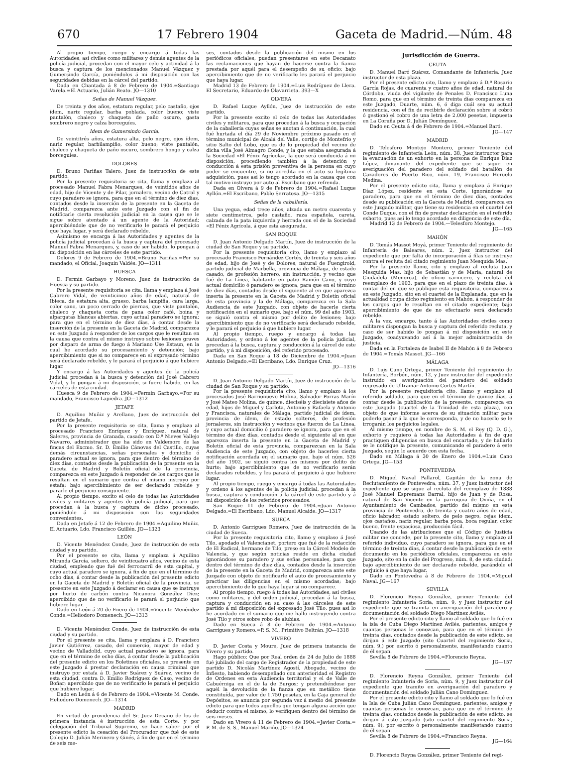670 17 Febrero 1904 Gaceta de Madrid.—Núm. 48
Al propio tiempo, ruego y encargo á todas las Autoridades, así civiles como militares y demás agentes de la policía judicial, procedan con el mayor celo y actividad á la busca y captura de los mencionados Manuel Vázquez y Gumersindo García, poniéndolos á mi disposición con las seguridades debidas en la cárcel del partido.
Dada en Chantada á 8 de Febrero de 1904.=Santiago Varela.=El Actuario, Julián Beato. JO—1310
Señas de Manuel Vázquez.
De treinta y dos años, estatura regular, pelo castaño, ojos ídem, nariz regular, barba poblada, color bueno; viste pantalón, chaleco y chaqueta de paño oscuro, gasta sombrero negro y calza borceguíes.
Idem de Gumersindo García.
De veintitrés años, estatura alta, pelo negro, ojos ídem, nariz regular, barbilampiño, color bueno; viste pantalón, chaleco y chaqueta de paño oscuro, sombrero hongo y calza borceguíes.
DOLORES
D. Bruno Fariñas Talero, Juez de instrucción de este partido.
Por la presente requisitoria se cita, llama y emplaza al procesado Manuel Fabra Menarques, de veintidós años de edad, hijo de Vicente y de Pilar, jornalero, vecino de Catral y cuyo paradero se ignora, para que en el término de diez días, contados desde la inserción de la presente en la Gaceta de Madrid, comparezca ante este Juzgado con el fin de notificarle cierta resolución judicial en la causa que se le sigue sobre atentado á un agente de la Autoridad; apercibiéndole que de no verificarlo le parará el perjuicio que haya lugar, y será declarado rebelde.
Asimismo se encarga á las Autoridades y agentes de la policía judicial procedan á la busca y captura del procesado Manuel Fabra Menarques, y, caso de ser habido, lo pongan á mi disposición en las cárceles de este partido.
Dolores 9 de Febrero de 1904.=Bruno Fariñas.=Por su mandado, el Oficial, Joaquín Valdés. JO—1311
HUESCA
D. Fermín Garbayo y Moreno, Juez de instrucción de Huesca y su partido.
Por la presente requisitoria se cita, llama y emplaza á José Cabrero Vidal, de veinticinco años de edad, natural de Ibieca, de estatura alta, grueso, barba lampiña, cara larga, color sano, un poco cerrado de piernas, que viste pantalón, chaleco y chaqueta corta de pana color café, boina y alpargatas blancas abiertas, cuyo actual paradero se ignora; para que en el término de diez días, á contar desde la inserción de la presente en la Gaceta de Madrid, comparezca en este Juzgado á responder de los cargos que le resultan en la causa que contra el mismo instruyo sobre lesiones graves por disparo de arma de fuego á Mariano Use Estaun, en la cual he acordado su procesamiento y detención; bajo apercibimiento que si no comparece en el expresado término será declarado rebelde, y le parará el perjuicio á que hubiere lugar.
Y encargo á las Autoridades y agentes de la policía judicial procedan á la busca y detención del José Cabrero Vidal, y lo pongan á mi disposición, si fuere habido, en las cárceles de esta ciudad.
Huesca 9 de Febrero de 1904.=Fermín Garbayo.=Por su mandado, Francisco Lapiedra. JO—1312
JETAFE
D. Aquilino Muñiz y Arellano, Juez de instrucción del partido de Jetafe.
Por la presente requisitoria se cita, llama y emplaza al procesado Francisco Enríquez y Enríquez, natural de Saleres, provincia de Granada, casado con D.ª Nieves Vallejo Navarro, administrador que ha sido en Valdemoro de las fincas del Excmo. Sr. D. Emilio Cánovas del Castillo, cuyas demás circunstancias, señas personales y domicilio ó paradero actual se ignora, para que dentro del término de diez días, contados desde la publicación de la presente en la Gaceta de Madrid y Boletín oficial de la provincia, comparezca en este Juzgado á responder de los cargos que le resultan en el sumario que contra el mismo instruyo por estafa; bajo apercibimiento de ser declarado rebelde y pararle el perjuicio consiguiente.
Al propio tiempo, excito el celo de todas las Autoridades civiles y militares y agentes de policía judicial, para que procedan á la busca y captura de dicho procesado, poniéndole á mi disposición con las seguridades convenientes.
Dada en Jetafe á 12 de Febrero de 1904.=Aquilino Muñiz. El Actuario, Ldo. Francisco Guillén. JO—1323
LEÓN
D. Vicente Menéndez Conde, Juez de instrucción de esta ciudad y su partido.
Por el presente se cita, llama y emplaza á Aquilino Miranda García, soltero, de veinticuatro años, vecino de esta ciudad, empleado que fué del ferrocarril de esta capital, y cuyo actual paradero se ignora, á fin de que en el término de ocho días, á contar desde la publicación del presente edicto en la Gaceta de Madrid y Boletín oficial de la provincia, se presente en este Juzgado á declarar en causa que se instruye por hurto de carbón contra Nicanora González Díez; apercibido que de no verificarlo le parará el perjuicio que hubiere lugar.
Dado en León á 20 de Enero de 1904.=Vicente Menéndez Conde.=Heliodoro Domenech. JO—1313
D. Vicente Menéndez Conde, Juez de instrucción de esta ciudad y su partido.
Por el presente se cita, llama y emplaza á D. Francisco Javier Gutiérrez, casado, del comercio, mayor de edad y vecino de Valladolid, cuyo actual paradero se ignora, para que en el término de ocho días, á contar desde la publicación del presente edicto en los Boletines oficiales, se presente en este Juzgado á prestar declaración en causa criminal que instruyo por estafa á D. Javier Suárez y Suárez, vecino de esta ciudad, contra D. Emilio Rodríguez de Caso, vecino de Boñar; apercibido que de no verificarlo le parará el perjuicio que hubiere lugar.
Dado en León á 6 de Febrero de 1904.=Vicente M. Conde. Heliodoro Domenech. JO—1314
MADRID
En virtud de providencia del Sr. Juez Decano de los de primera instancia é instrucción de esta Corte, y por delegación del Tribunal Supremo, se hace saber por el presente edicto la cesación del Procurador que fué de este Colegio D. Julián Merinero y Ginés, á fin de que en el término de seis me-
ses, contados desde la publicación del mismo en los periódicos oficiales, puedan presentarse en este Decanato las reclamaciones que hayan de hacerse contra la fianza prestada por aquél para el desempeño de su oficio; bajo apercibimiento que de no verificarlo les parará el perjuicio que haya lugar.
Madrid 13 de Febrero de 1904.=Luis Rodríguez de Llera. El Secretario, Eduardo de Olavarrieta. 393—X
OLVERA
D. Rafael Luque Ayllón, Juez de instrucción de este partido.
Por la presente excito el celo de todas las Autoridades civiles y militares, para que procedan á la busca y ocupación de la caballería cuyas señas se anotan á continuación, la cual fué hurtada el día 29 de Noviembre próximo pasado en el término municipal de Alcalá del Valle, cortijo de Montefrío y sitio Salto del Lobo, que es de lo propiedad del vecino de dicha villa José Almagro Conde, y la que estaba asegurada á la Sociedad «El Fénix Agrícola», la que será conducida á mi disposición, procediendo también á la detención y conducción á esta prisión preventiva de la persona en cuyo poder se encuentre, si no acredita en el acto su legítima adquisición, pues así lo tengo acordado en la causa que con tal motivo instruyo por auto al Escribano que refrenda.
Dada en Olvera á 9 de Febrero de 1904.=Rafael Luque Ayllón.=El Escribano, Pablo Serratosa. JO—1315
Señas de la caballería.
Una yegua, edad trece años, alzada un metro cuarenta y siete centímetros, pelo castaño, raza española, careta, calzada de la pata izquierda y herrada con el de la Sociedad «El Fénix Agrícola, á que está asegurada.
SAN ROQUE
D. Juan Antonio Delgado Martín, Juez de instrucción de la ciudad de San Roque y su partido.
Por la presente requisitoria cito, llamo y emplazo al procesado Francisco Fernández Cortés, de treinta y seis años de edad, hijo de José y de Dolores, natural de Fuengirold, partido judicial de Marbella, provincia de Málaga, de estado casado, de profesión herrero, sin instrucción, y vecino que fué de La Línea, habitante en patio Ramón Cano, y cuyo actual domicilio ó paradero se ignora, para que en el término de diez días, contados desde el siguiente al en que aparezca inserta la presente en la Gaceta de Madrid y Boletín oficial de esta provincia y la de Málaga, comparezca en la Sala Audiencia de este Juzgado, con objeto de hacerle cierta notificación en el sumario que, bajo el núm. 99 del año 1903, se siguió contra el mismo por delito de lesiones; bajo apercibimiento que de no verificarlo será declarado rebelde, y le parará el perjuicio á que hubiere lugar.
Al propio tiempo, ruego y encargo á todas las Autoridades, y ordeno á los agentes de la policía judicial, procedan á la busca, captura y conducción á la cárcel de este partido, y á mi disposición, del referido procesado.
Dada en San Roque á 18 de Diciembre de 1904.=Juan Antonio Delgado.=El Escribano, Ldo. Enrique Cruz.
JO—1316
D. Juan Antonio Delgado Martín, Juez de instrucción de la ciudad de San Roque y su partido.
Por la presente requisitoria cito, llamo y emplazo á los procesados José Barrionuevo Molina, Salvador Porras Marín y José Mateo Molina, de quince, dieciséis y diecisiete años de edad, hijos de Miguel y Carlota, Antonio y Rafaela y Antonio y Francisca, naturales de Málaga, partido judicial de ídem, provincia de ídem, de estado solteros, de profesión jornaleros, sin instrucción y vecinos que fueron de La Línea, y cuyo actual domicilio ó paradero se ignora, para que en el término de diez días, contados desde el siguiente al en que aparezca inserta la presente en la Gaceta de Madrid y Boletín oficial de esta provincia, comparezcan en la Sala Audiencia de este Juzgado, con objeto de hacerles cierta notificación acordada en el sumario que, bajo el núm. 526 del año 1902, se siguió contra los mismos por delito de hurto; bajo apercibimiento que de no verificarlo serán declarados rebeldes, y les parará el perjuicio á que hubiere lugar.
Al propio tiempo, ruego y encargo á todas las Autoridades y ordeno á los agentes de la policía judicial, procedan á la busca, captura y conducción á la cárcel de este partido y á mi disposición de los referidos procesados.
San Roque 11 de Febrero de 1904.=Juan Antonio Delgado.=El Escribano, Ldo. Manuel Alcaide. JO—1317
SUECA
D. Antonio Garrigues Romero, Juez de instrucción de la ciudad de Sueca.
Por la presente requisitoria cito, llamo y emplaso á José Tilo, apodado el Valencianet, portero que fué de la redacción de El Radical, hermano de Tilo, preso en la Cárcel Modelo de Valencia, y que según noticias reside en dicha ciudad ignorándose su paradero y sus señas personales, para que dentro del término de diez días, contados desde la inserción de la presente en la Gaceta de Madrid, comparezca ante este Juzgado con objeto de notificarle el auto de procesamiento y practicar las diligencias en el mismo acordadas; bajo apercibimiento de lo que haya lugar si no comparece.
Al propio tiempo, ruego á todas las Autoridades, así civiles como militares, y del orden judicial, procedan á la busca, captura y conducción en su caso á las cárceles de este partido á mi disposición del expresado José Tilo, pues así lo he acordado en el sumario que me hallo instruyendo contra José Tilo y otros sobre robo de alubias.
Dado en Sueca á 8 de Febrero de 1904.=Antonio Garrigues y Romero.=P. S. M., Primitivo Beltrán. JO—1318
VIVERO
D. Javier Costa y Moure, Juez de primera instancia de Vivero y su partido.
Hago público: Que por Real orden de 24 de Julio de 1888 fué jubilado del cargo de Registrador de la propiedad de este partido D. Nicolás Martínez Agostí, Abogado, vecino de Infiesto, habiendo desempeñado con anterioridad el Registro de Ordenes en esta Audiencia territorial y el de Valle de Cabuérniga en el de la de Burgos; y pretendiéndose por aquél la devolución de la fianza que en metálico tiene constituída, por valor de 1.750 pesetas, en la Caja general de Depósitos, se anuncia por segunda vez á medio del presente edicto para que todos aquellos que tengan alguna acción que deducir contra el mismo, lo verifiquen dentro del término de seis meses.
Dado en Vivero á 11 de Febrero de 1904.=Javier Costa.= P. M. de S. S., Manuel Mariño. JO—1324
Jurisdicción de Guerra.
CEUTA
D. Manuel Baró Suárez, Comandante de Infantería, Juez instructor de esta plaza.
Por el presente edicto cito, llamo y emplazo á D.ª Rosario García Rojas, de cuarenta y cuatro años de edad, natural de Córdoba, viuda del vigilante de Penales D. Francisco Luna Romo, para que en el término de treinta días comparezca en este Juzgado, Duarte, núm. 6, ó diga cuál sea su actual residencia, con el fin de recibirle declaración sobre si cobró ó gestionó el cobro de una letra de 2.000 pesetas, impuesta en La Coruña por D. Julián Domínguez.
Dado en Ceuta á 4 de Febrero de 1904.=Manuel Baró.
JG—147
MADRID
D. Telesforo Montejo Montero, primer Teniente del regimiento de Infantería León, núm. 38, Juez instructor para la evacuación de un exhorto en la persona de Enrique Díaz López, dimanante del expediente que se sigue en averiguación del paradero del soldado del batallón de Cazadores de Puerto Rico, núm. 19, Francisco Heruelo Medina.
Por el presente edicto cita, llama y emplaza á Enrique Díaz López, residente en esta Corte, ignorándose su paradero, para que en el término de diez días, contados desde su publicación en la Gaceta de Madrid, comparezca en este Juzgado militar, que tiene su residencia en el cuartel del Conde Duque, con el fin de prestar declaración en el referido exhorto, pues así lo tengo acordado en diligencia de este día.
Madrid 13 de Febrero de 1904.—Telesforo Montejo.
JG—165
MAHÓN
D. Tomás Massot Moyá, primer Teniente del regimiento de Infantería de Baleares, núm. 2, Juez instructor del expediente que por falta de incorporación á filas se instruye contra el recluta del citado regimiento Juan Mesquida Mas.
Por la presente llamo, cito y emplazo al recluta Juan Mesquida Mas, hijo de Sebastián y de María, natural de Ciudadela (Menorca), de oficio carnicero, y recluta del reemplazo de 1903, para que en el plazo de treinta días, á contar del en que se publique esta requisitoria, comparezca en este Juzgado, sito en el cuartel de la Explanada, que en la actualidad ocupa dicho regimiento en Mahón, á responder de los cargos que le resultan en el citado expediente; bajo apercibimiento de que de no efectuarlo será declarado rebelde.
A la vez, encargo, tanto á las Autoridades civiles como militares dispongan la busca y captura del referido recluta, y caso de ser habido lo pongan á mi disposición en este Juzgado, coadyuvando así á la mejor administración de justicia.
Dada en la Fortaleza de Isabel II de Mahón á 8 de Febrero de 1904.=Tomás Massot. JG—166
MÁLAGA
D. Luis Cano Ortega, primer Teniente del regimiento de Infantería, Borbón, núm. 12, y Juez instructor del expediente instruído en averiguación del paradero del soldado regresado de Ultramar Antonio Cortés Martín.
Por la presente requisitoria cito, llamo y emplazo al referido soldado, para que en el término de quince días, á contar desde la publicación de la presente, comparezca en este Juzgado (cuartel de la Trinidad de esta plaza), con objeto de que informe acerca de su situación militar para poderlo pasar á la que le corresponda, y de no hacerlo se le irrogarán los perjuicios legales.
Al mismo tiempo, en nombre de S. M. el Rey (Q. D. G.), exhorto y requiero á todas las Autoridades á fin de que practiquen diligencias en busca del encartado, y de hallarlo se le notifique la presente, comunicando el paradero á este Juzgado, según lo acuerdo con esta fecha.
Dado en Málaga á 30 de Enero de 1904.=Luis Cano Ortega. JG—153
PONTEVEDRA
D. Miguel Naval Pallarol, Capitán de la zona de Reclutamiento de Pontevedra, núm. 37, y Juez instructor del expediente que se sigue al recluta del reemplazo de 1888 José Manuel Espremans Barral, hijo de Juan y de Rosa, natural de San Vicente en la parroquia de Oviña, en el Ayuntamiento de Cambados, partido del mismo en esta provincia de Pontevedra, de treinta y cuatro años de edad, oficio labrador, estado soltero, de pelo negro, cejas ídem, ojos castaños, nariz regular, barba poca, boca regular, color bueno, frente espaciosa, producción fácil.
Usando de las atribuciones que el Código de Justicia militar me concede, por la presente cito, llamo y emplazo al referido individuo, cuyo paradero se ignora, para que en el término de treinta días, á contar desde la publicación de este documento en los periódicos oficiales, comparezca en este Juzgado, sito en la calle del Progreso, núm. 8, de esta ciudad; bajo apercibimiento de ser declarado rebelde, parándole el perjuicio á que haya lugar.
Dado en Pontevedra á 8 de Febrero de 1904.=Miguel Naval. JG—167
SEVILLA
D. Florencio Reyna González, primer Teniente del regimiento Infantería Soria, núm. 9, y Juez instructor del expediente que se tramita en averiguación del paradero y documentación del soldado Diego Martínez Avilés.
Por el presente edicto cito y llamo al soldado que lo fué en la isla de Cuba Diego Martínez Avilés, parientes, amigos y cuantas personas le conozcan, para que en el término de treinta días, contados desde la publicación de este edicto, se dirijan á este Juzgado (sito Cuartel del regimiento Soria, núm. 9,) por escrito ó personalmente, manifestando cuanto de él sepan.
Sevilla 8 de Febrero de 1904.=Florencio Reyna.
JG—157
D. Florencio Reyna González, primer Teniente del regimiento Infantería de Soria, núm. 9, y Juez instructor del expediente que tramito en averiguación del paradero y documentación del soldado Julián Cano Domínguez.
Por el presente edicto cito y llamo al soldado que lo fué en la Isla de Cuba Julián Cano Domínguez, parientes, amigos y cuantas personas le conozcan, para que en el término de treinta días, contados desde la publicación de este edicto, se dirijan á este Juzgado (sito cuartel del regimiento Soria, núm. 9), por escrito ó personalmente manifestando cuanto de él sepan.
Sevilla 8 de Febrero de 1904.=Francisco Reyna.
JG—164
D. Florencio Reyna González, primer Teniente del regi-